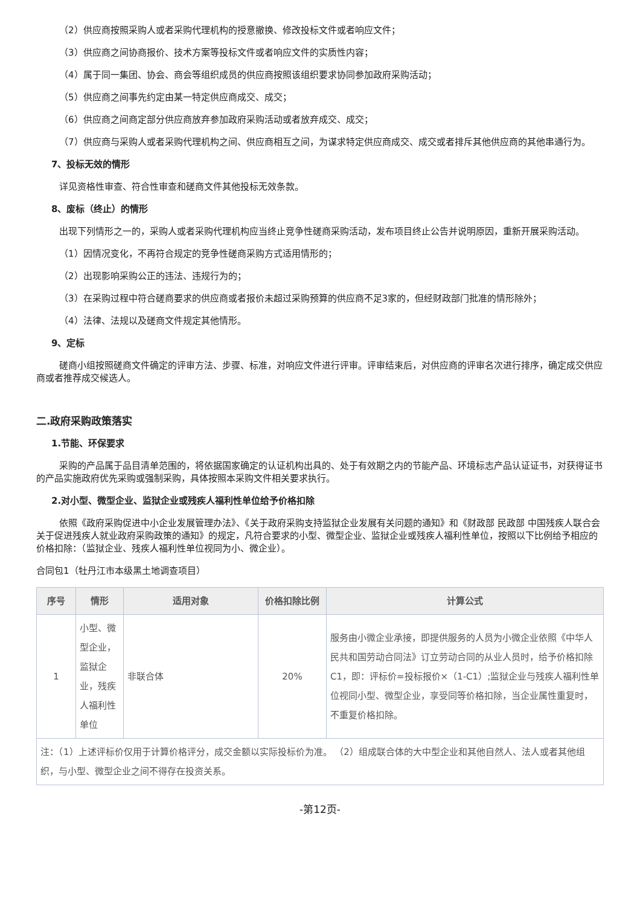（2）供应商按照采购人或者采购代理机构的授意撤换、修改投标文件或者响应文件；
（3）供应商之间协商报价、技术方案等投标文件或者响应文件的实质性内容；
（4）属于同一集团、协会、商会等组织成员的供应商按照该组织要求协同参加政府采购活动；
（5）供应商之间事先约定由某一特定供应商成交、成交；
（6）供应商之间商定部分供应商放弃参加政府采购活动或者放弃成交、成交；
（7）供应商与采购人或者采购代理机构之间、供应商相互之间，为谋求特定供应商成交、成交或者排斥其他供应商的其他串通行为。
7、投标无效的情形
详见资格性审查、符合性审查和磋商文件其他投标无效条款。
8、废标（终止）的情形
出现下列情形之一的，采购人或者采购代理机构应当终止竞争性磋商采购活动，发布项目终止公告并说明原因，重新开展采购活动。
（1）因情况变化，不再符合规定的竞争性磋商采购方式适用情形的；
（2）出现影响采购公正的违法、违规行为的；
（3）在采购过程中符合磋商要求的供应商或者报价未超过采购预算的供应商不足3家的，但经财政部门批准的情形除外；
（4）法律、法规以及磋商文件规定其他情形。
9、定标
磋商小组按照磋商文件确定的评审方法、步骤、标准，对响应文件进行评审。评审结束后，对供应商的评审名次进行排序，确定成交供应商或者推荐成交候选人。
二.政府采购政策落实
1.节能、环保要求
采购的产品属于品目清单范围的，将依据国家确定的认证机构出具的、处于有效期之内的节能产品、环境标志产品认证证书，对获得证书的产品实施政府优先采购或强制采购，具体按照本采购文件相关要求执行。
2.对小型、微型企业、监狱企业或残疾人福利性单位给予价格扣除
依照《政府采购促进中小企业发展管理办法》、《关于政府采购支持监狱企业发展有关问题的通知》和《财政部 民政部 中国残疾人联合会关于促进残疾人就业政府采购政策的通知》的规定，凡符合要求的小型、微型企业、监狱企业或残疾人福利性单位，按照以下比例给予相应的价格扣除：（监狱企业、残疾人福利性单位视同为小、微企业）。
合同包1（牡丹江市本级黑土地调查项目）
| 序号 | 情形 | 适用对象 | 价格扣除比例 | 计算公式 |
| --- | --- | --- | --- | --- |
| 1 | 小型、微型企业，监狱企业，残疾人福利性单位 | 非联合体 | 20% | 服务由小微企业承接，即提供服务的人员为小微企业依照《中华人民共和国劳动合同法》订立劳动合同的从业人员时，给予价格扣除C1，即：评标价=投标报价×（1-C1）;监狱企业与残疾人福利性单位视同小型、微型企业，享受同等价格扣除，当企业属性重复时，不重复价格扣除。 |
| 注：（1）上述评标价仅用于计算价格评分，成交金额以实际投标价为准。 （2）组成联合体的大中型企业和其他自然人、法人或者其他组织，与小型、微型企业之间不得存在投资关系。 | | | | |
-第12页-